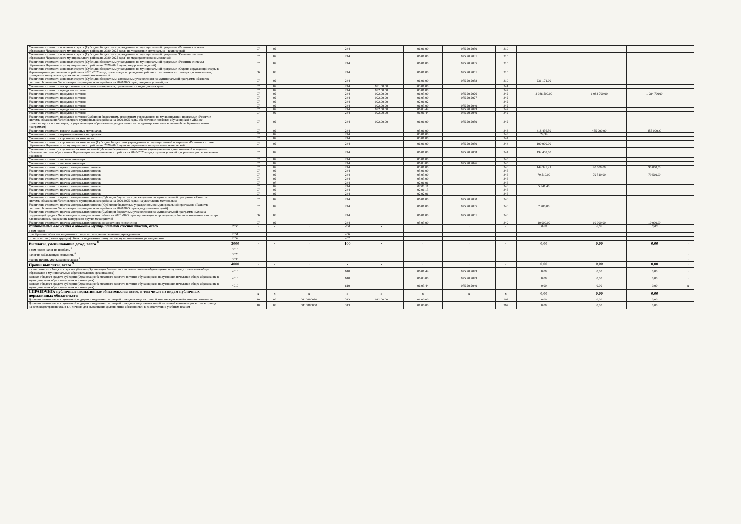| Увеличение стоимости основных средств (Субсидии бюджетным учреждениям по муниципальной программе «Развитие системы образования Череповецкого муниципального района на 2020-2025 годы» на укрепление материально – технической | | 07 | 02 | | 244 | | 06.01.00 | 075.20.2030 | 310 | | | | |
| Увеличение стоимости основных средств (Субсидии бюджетным учреждениям по муниципальной программе "Развитие системы образования Череповецкого муниципального района на 2020-2025 годы" на мероприятия по комплексной | | 07 | 02 | | 244 | | 06.01.00 | 075.20.2031 | 310 | | | | |
| Увеличение стоимости основных средств (Субсидии бюджетным учреждениям по муниципальной программе «Развитие системы образования Череповецкого муниципального района на 2020-2025 годы», оздоровление детей) | | 07 | 07 | | 244 | | 06.01.00 | 075.20.2035 | 310 | | | | |
| Увеличение стоимости основных средств (Субсидии бюджетным учреждениям по муниципальной программе «Охрана окружающей среды в Череповецком муниципальном районе на 2020 -2025 год», организация и проведение районного экологического лагеря для школьников, проведение конкурсов и других мероприятий экологической | | 06 | 03 | | 244 | | 06.01.00 | 075.20.2051 | 310 | | | | |
| Увеличение стоимости основных средств (Субсидии бюджетным, автономным учреждениям по муниципальной программе «Развитие системы образования Череповецкого муниципального района на 2020-2025 годы, создание условий для | | 07 | 02 | | 244 | | 06.01.00 | 075.20.2058 | 310 | 231 171,00 | | | |
| Увеличение стоимости лекарственных препаратов и материалов, применяемых в медицинских целях | | 07 | 02 | | 244 | 091.00.00 | 05.01.00 | | 341 | | | | |
| Увеличение стоимости продуктов питания | | 07 | 02 | | 244 | 092.00.00 | 05.01.00 | | 342 | | | | |
| Увеличение стоимости продуктов питания | | 07 | 02 | | 244 | 092.00.00 | 06.03.00 | 075.20.2026 | 342 | 2 086 500,00 | 1 984 700,00 | 1 984 700,00 | |
| Увеличение стоимости продуктов питания | | 07 | 02 | | 244 | 092.00.00 | 06.03.00 | 075.20.2027 | 342 | | | | |
| Увеличение стоимости продуктов питания | | 07 | 02 | | 244 | 092.00.00 | 02.01.02 | | 342 | | | | |
| Увеличение стоимости продуктов питания | | 07 | 02 | | 244 | 092.00.00 | 06.03.00 | 075.20.2049 | 342 | | | | |
| Увеличение стоимости продуктов питания | | 07 | 02 | | 244 | 092.00.00 | 06.03.44 | 075.20.2049 | 342 | | | | |
| Увеличение стоимости продуктов питания | | 07 | 02 | | 244 | 092.00.00 | 06.01.44 | 075.20.2049 | 342 | | | | |
| Увеличение стоимости продуктов питания (Субсидии бюджетным, автономным учреждениям по муниципальной программе «Развитие системы образования Череповецкого муниципального района на 2020-2025 годы, обеспечение питанием обучающихся с ОВЗ, не проживающих в организация, осуществляющих образовательную деятельность по адаптированным основным общеобразовательным программам) | | 07 | 02 | | 244 | 092.00.00 | 06.01.00 | 075.20.2059 | 342 | | | | |
| Увеличение стоимости горюче-смазочных материалов | | 07 | 02 | | 244 | | 05.01.00 | | 343 | 418 436,50 | 455 000,00 | 455 000,00 | |
| Увеличение стоимости горюче-смазочных материалов | | 07 | 02 | | 244 | | 05.01.00 | | 343 | 24,39 | | | |
| Увеличение стоимости строительных материало | | 07 | 02 | | 244 | | 05.01.00 | | 344 | | | | |
| Увеличение стоимости строительных материалов (Субсидии бюджетным учреждениям по муниципальной программе «Развитие системы образования Череповецкого муниципального района на 2020-2025 годы» на укрепление материально – технической | | 07 | 02 | | 244 | | 06.01.00 | 075.20.2030 | 344 | 100 000,00 | | | |
| Увеличение стоимости строительных материалова (Субсидии бюджетным, автономным учреждениям по муниципальной программе «Развитие системы образования Череповецкого муниципального района на 2020-2025 годы, создание условий для реализации региональных проектов) | | 07 | 02 | | 244 | | 06.01.00 | 075.20.2058 | 344 | 192 458,00 | | | |
| Увеличение стоимости мягкого инвентаря | | 07 | 02 | | 244 | | 05.01.00 | | 345 | | | | |
| Увеличение стоимости мягкого инвентаря | | 07 | 02 | | 244 | | 06.03.00 | 075.20.2026 | 345 | | | | |
| Увеличение стоимости прочих материальных запасов | | 07 | 02 | | 244 | | 05.01.00 | | 346 | 144 325,21 | 90 000,00 | 90 000,00 | |
| Увеличение стоимости прочих материальных запасов | | 07 | 02 | | 244 | | 05.01.00 | | 346 | | | | |
| Увеличение стоимости прочих материальных запасов | | 07 | 02 | | 244 | | 05.03.00 | | 346 | 79 510,00 | 79 510,00 | 79 510,00 | |
| Увеличение стоимости прочих материальных запасов | | 07 | 02 | | 244 | | 05.03.00 | | 346 | | | | |
| Увеличение стоимости прочих материальных запасов | | 07 | 07 | | 244 | | 02.01.01 | | 346 | | | | |
| Увеличение стоимости прочих материальных запасов | | 07 | 02 | | 244 | | 02.01.11 | | 346 | 5 941,40 | | | |
| Увеличение стоимости прочих материальных запасов | | 07 | 02 | | 244 | | 02.01.13 | | 346 | | | | |
| Увеличение стоимости прочих материальных запасов | | 07 | 02 | | 244 | | 02.02.01 | | 346 | | | | |
| Увеличение стоимости прочих материальных запасов (Субсидии бюджетным учреждениям по муниципальной программе «Развитие системы образования Череповецкого муниципального района на 2020-2025 годы» на укрепление материально – | | 07 | 02 | | 244 | | 06.01.00 | 075.20.2030 | 346 | | | | |
| Увеличение стоимости прочих материальных запасов ( Субсидии бюджетным учреждениям по муниципальной программе «Развитие системы образования Череповецкого муниципального района на 2020-2025 годы», оздоровление детей) | | 07 | 07 | | 244 | | 06.01.00 | 075.20.2035 | 346 | 7 200,00 | | | |
| Увеличение стоимости прочих материальных запасов (Субсидии бюджетным учреждениям по муниципальной программе «Охрана окружающей среды в Череповецком муниципальном районе на 2020 -2025 год», организация и проведение районного экологического лагеря для школьников, проведение конкурсов и других мероприятий | | 06 | 03 | | 244 | | 06.01.00 | 075.20.2051 | 346 | | | | |
| Увеличение стоимости прочих материальных запасов однократного применения | | 07 | 02 | | 244 | | 05.03.00 | | 349 | 10 000,00 | 10 000,00 | 10 000,00 | |
| капитальные вложения в объекты муниципальной собственности, всего | 2650 | x | x | x | 400 | x | x | x | x | 0,00 | 0,00 | 0,00 | |
| в том числе: | | | | | | | | | | | | | |
| приобретение объектов недвижимого имущества муниципальными учреждениями | 2651 | | | | 406 | | | | | | | | |
| строительство (реконструкция) объектов недвижимого имущества муниципальными учреждениями | 2652 | | | | 407 | | | | | | | | |
| Выплаты, уменьшающие доход, всего <sup>8</sup> | 3000 | x | x | x | 100 | x | x | x | x | 0,00 | 0,00 | 0,00 | x |
| в том числе: налог на прибыль <sup>8</sup> | 3010 | | | | | | | | | | | | |
| налог на добавленную стоимость <sup>8</sup> | 3020 | | | | | | | | | | | | x |
| прочие налоги, уменьшающие доход <sup>8</sup> | 3030 | | | | | | | | | | | | x |
| Прочие выплаты, всего <sup>9</sup> | 4000 | x | x | x | x | x | x | x | x | 0,00 | 0,00 | 0,00 | x |
| из них: возврат в бюджет средств субсидии (Организация бесплатного горячего питания обучающихся, получающих начальное общее образование в муниципальных образовательных организациях) | 4010 | | | | 610 | | 06.01.44 | 075.20.2049 | | 0,00 | 0,00 | 0,00 | x |
| возврат в бюджет средств субсидии (Организация бесплатного горячего питания обучающихся, получающих начальное общее образование в муниципальных образовательных организациях) | 4010 | | | | 610 | | 06.03.00 | 075.20.2049 | | 0,00 | 0,00 | 0,00 | x |
| возврат в бюджет средств субсидии (Организация бесплатного горячего питания обучающихся, получающих начальное общее образование в муниципальных образовательных организациях) | 4010 | | | | 610 | | 06.03.44 | 075.20.2049 | | 0,00 | 0,00 | 0,00 | x |
| СПРАВОЧНО: публичные нормативные обязательства всего, в том числе по видам публичных нормативных обязательств | | x | x | x | x | x | x | x | x | 0,00 | 0,00 | 0,00 | |
| Дополнительные меры социальной поддержки отдельных категорий граждан в виде частичной компенсации за найм жилого помещения | | 10 | 03 | 3110880020 | 313 | 012.00.00 | 01.00.00 | | 262 | 0,00 | 0,00 | 0,00 | |
| Дополнительные меры социальной поддержки отдельных категорий граждан в виде ежемесячной частичной компенсации затрат за проезд на всех видах транспорта, в т.ч. личного для выполнения должностных обязанностей в соответствии с учебным планом | | 10 | 03 | 3110880060 | 313 | | 01.00.00 | | 262 | 0,00 | 0,00 | 0,00 | |